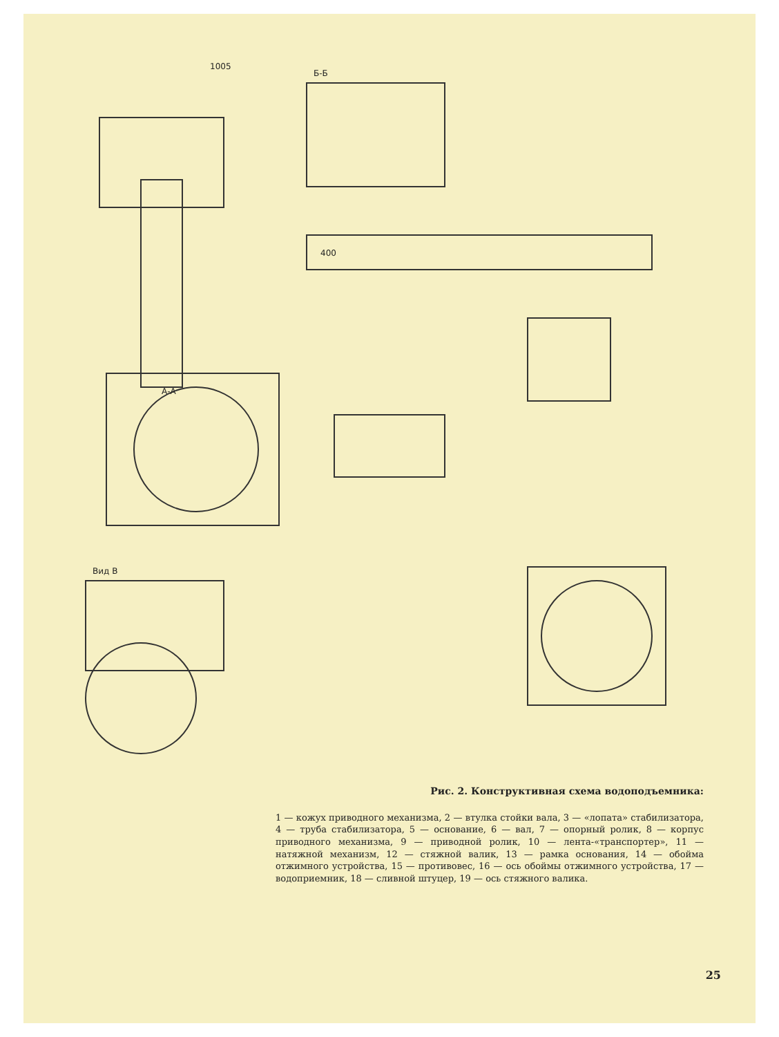1005
Б-Б
А-А
Вид В
400
Рис. 2. Конструктивная схема водоподъемника:
1 — кожух приводного механизма, 2 — втулка стойки вала, 3 — «лопата» стабилизатора, 4 — труба стабилизатора, 5 — основание, 6 — вал, 7 — опорный ролик, 8 — корпус приводного механизма, 9 — приводной ролик, 10 — лента-«транспортер», 11 — натяжной механизм, 12 — стяжной валик, 13 — рамка основания, 14 — обойма отжимного устройства, 15 — противовес, 16 — ось обоймы отжимного устройства, 17 — водоприемник, 18 — сливной штуцер, 19 — ось стяжного валика.
25